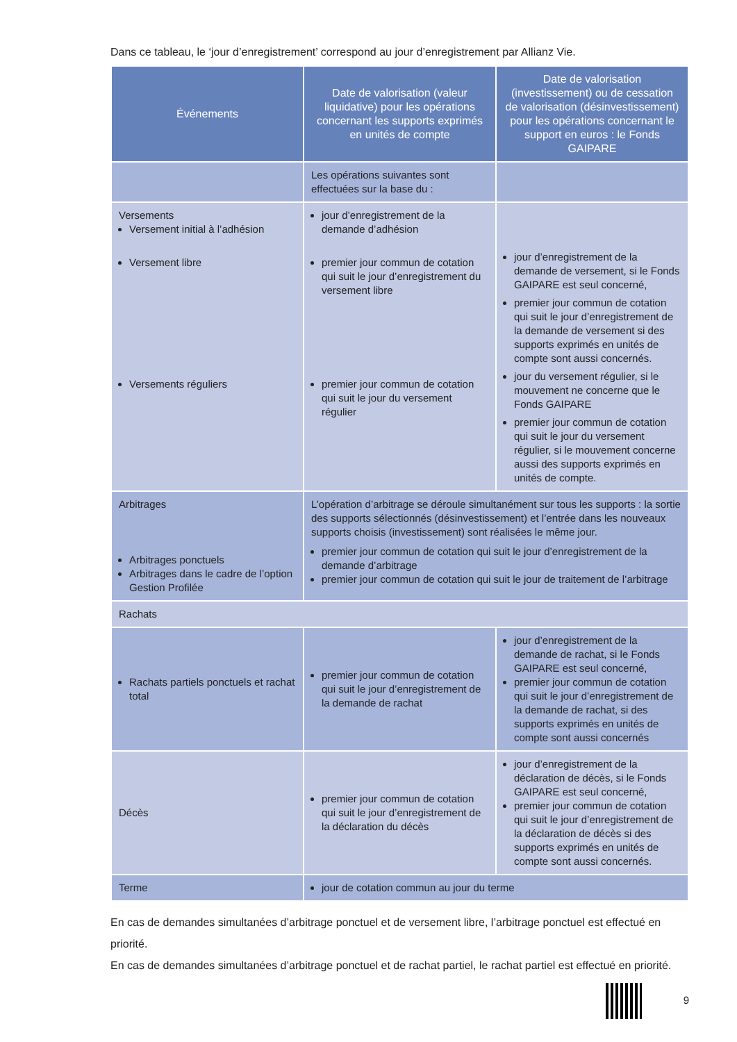Dans ce tableau, le ‘jour d’enregistrement’ correspond au jour d’enregistrement par Allianz Vie.
| Événements | Date de valorisation (valeur liquidative) pour les opérations concernant les supports exprimés en unités de compte | Date de valorisation (investissement) ou de cessation de valorisation (désinvestissement) pour les opérations concernant le support en euros : le Fonds GAIPARE |
| --- | --- | --- |
| | Les opérations suivantes sont effectuées sur la base du : | |
| Versements Versement initial à l’adhésion Versement libre Versements réguliers | jour d’enregistrement de la demande d’adhésion premier jour commun de cotation qui suit le jour d’enregistrement du versement libre premier jour commun de cotation qui suit le jour du versement régulier | jour d’enregistrement de la demande de versement, si le Fonds GAIPARE est seul concerné, premier jour commun de cotation qui suit le jour d’enregistrement de la demande de versement si des supports exprimés en unités de compte sont aussi concernés. jour du versement régulier, si le mouvement ne concerne que le Fonds GAIPARE premier jour commun de cotation qui suit le jour du versement régulier, si le mouvement concerne aussi des supports exprimés en unités de compte. |
| Arbitrages Arbitrages ponctuels Arbitrages dans le cadre de l’option Gestion Profilée | L’opération d’arbitrage se déroule simultanément sur tous les supports : la sortie des supports sélectionnés (désinvestissement) et l’entrée dans les nouveaux supports choisis (investissement) sont réalisées le même jour. premier jour commun de cotation qui suit le jour d’enregistrement de la demande d’arbitrage premier jour commun de cotation qui suit le jour de traitement de l’arbitrage | |
| Rachats | | |
| Rachats partiels ponctuels et rachat total | premier jour commun de cotation qui suit le jour d’enregistrement de la demande de rachat | jour d’enregistrement de la demande de rachat, si le Fonds GAIPARE est seul concerné, premier jour commun de cotation qui suit le jour d’enregistrement de la demande de rachat, si des supports exprimés en unités de compte sont aussi concernés |
| Décès | premier jour commun de cotation qui suit le jour d’enregistrement de la déclaration du décès | jour d’enregistrement de la déclaration de décès, si le Fonds GAIPARE est seul concerné, premier jour commun de cotation qui suit le jour d’enregistrement de la déclaration de décès si des supports exprimés en unités de compte sont aussi concernés. |
| Terme | jour de cotation commun au jour du terme | |
En cas de demandes simultanées d’arbitrage ponctuel et de versement libre, l’arbitrage ponctuel est effectué en priorité.
En cas de demandes simultanées d’arbitrage ponctuel et de rachat partiel, le rachat partiel est effectué en priorité.
9